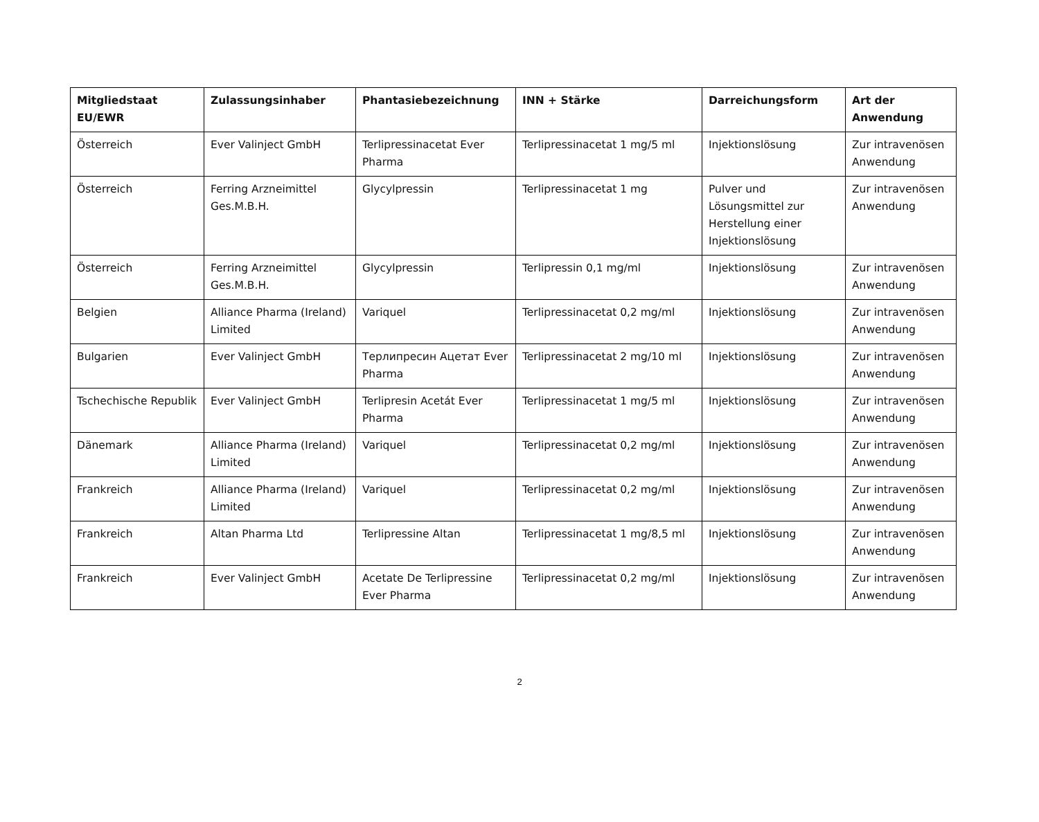| Mitgliedstaat EU/EWR | Zulassungsinhaber | Phantasiebezeichnung | INN + Stärke | Darreichungsform | Art der Anwendung |
| --- | --- | --- | --- | --- | --- |
| Österreich | Ever Valinject GmbH | Terlipressinacetat Ever Pharma | Terlipressinacetat 1 mg/5 ml | Injektionslösung | Zur intravenösen Anwendung |
| Österreich | Ferring Arzneimittel Ges.M.B.H. | Glycylpressin | Terlipressinacetat 1 mg | Pulver und Lösungsmittel zur Herstellung einer Injektionslösung | Zur intravenösen Anwendung |
| Österreich | Ferring Arzneimittel Ges.M.B.H. | Glycylpressin | Terlipressin 0,1 mg/ml | Injektionslösung | Zur intravenösen Anwendung |
| Belgien | Alliance Pharma (Ireland) Limited | Variquel | Terlipressinacetat 0,2 mg/ml | Injektionslösung | Zur intravenösen Anwendung |
| Bulgarien | Ever Valinject GmbH | Терлипресин Ацетат Ever Pharma | Terlipressinacetat 2 mg/10 ml | Injektionslösung | Zur intravenösen Anwendung |
| Tschechische Republik | Ever Valinject GmbH | Terlipresin Acetát Ever Pharma | Terlipressinacetat 1 mg/5 ml | Injektionslösung | Zur intravenösen Anwendung |
| Dänemark | Alliance Pharma (Ireland) Limited | Variquel | Terlipressinacetat 0,2 mg/ml | Injektionslösung | Zur intravenösen Anwendung |
| Frankreich | Alliance Pharma (Ireland) Limited | Variquel | Terlipressinacetat 0,2 mg/ml | Injektionslösung | Zur intravenösen Anwendung |
| Frankreich | Altan Pharma Ltd | Terlipressine Altan | Terlipressinacetat 1 mg/8,5 ml | Injektionslösung | Zur intravenösen Anwendung |
| Frankreich | Ever Valinject GmbH | Acetate De Terlipressine Ever Pharma | Terlipressinacetat 0,2 mg/ml | Injektionslösung | Zur intravenösen Anwendung |
2